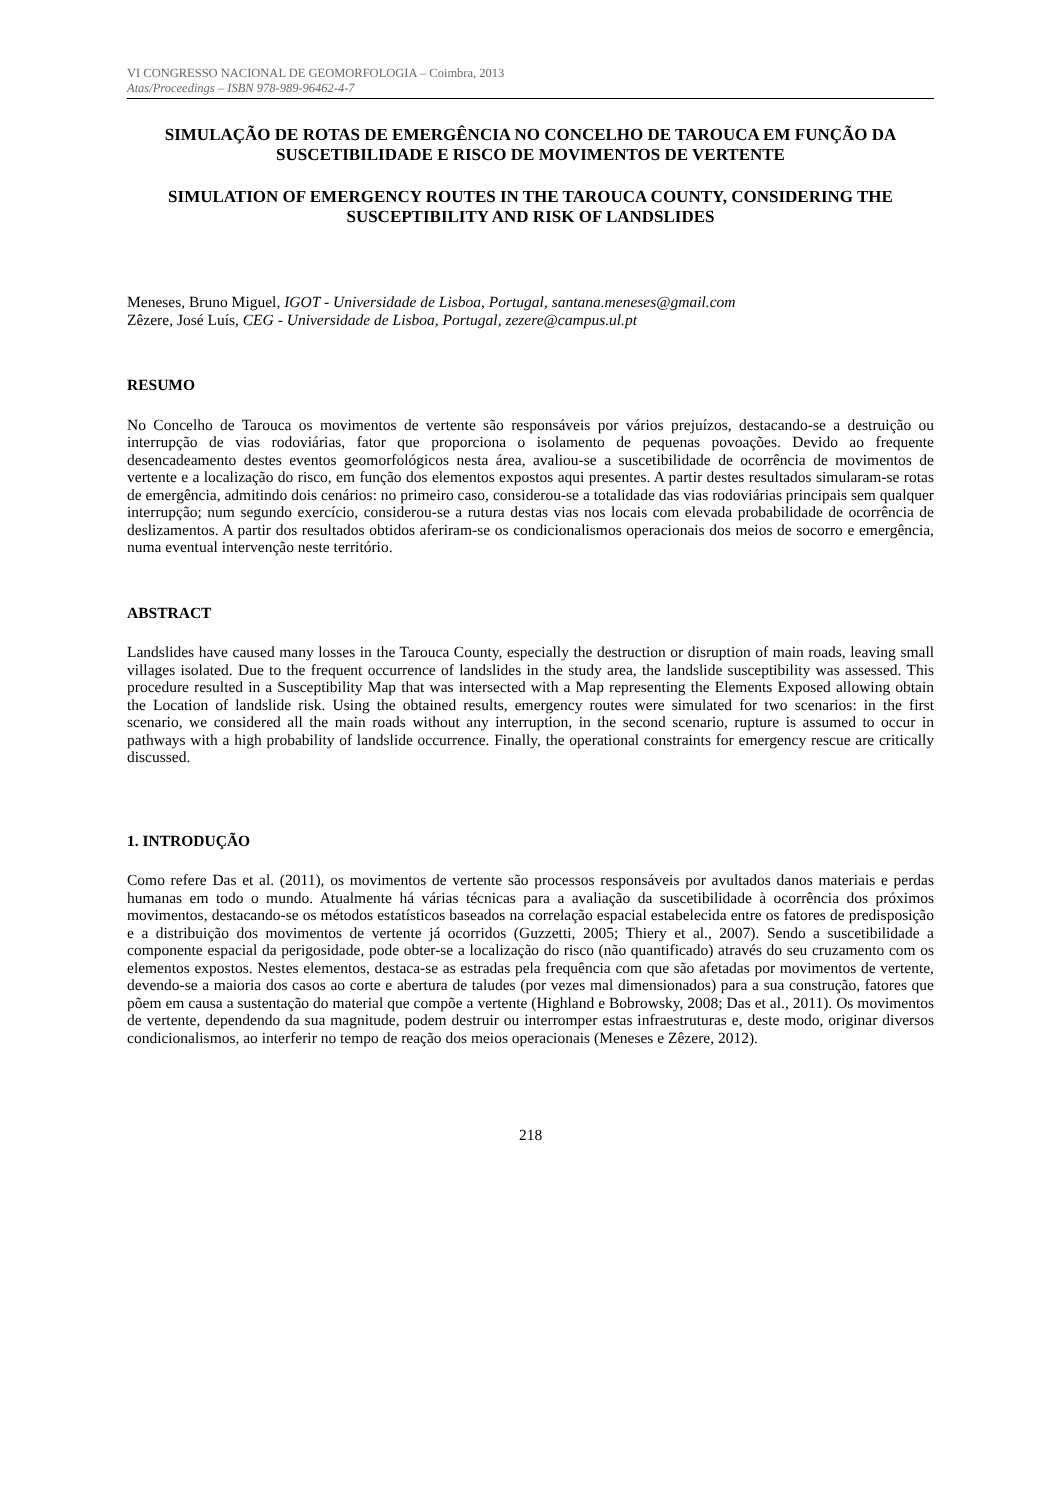VI CONGRESSO NACIONAL DE GEOMORFOLOGIA – Coimbra, 2013
Atas/Proceedings – ISBN 978-989-96462-4-7
SIMULAÇÃO DE ROTAS DE EMERGÊNCIA NO CONCELHO DE TAROUCA EM FUNÇÃO DA SUSCETIBILIDADE E RISCO DE MOVIMENTOS DE VERTENTE
SIMULATION OF EMERGENCY ROUTES IN THE TAROUCA COUNTY, CONSIDERING THE SUSCEPTIBILITY AND RISK OF LANDSLIDES
Meneses, Bruno Miguel, IGOT - Universidade de Lisboa, Portugal, santana.meneses@gmail.com
Zêzere, José Luís, CEG - Universidade de Lisboa, Portugal, zezere@campus.ul.pt
RESUMO
No Concelho de Tarouca os movimentos de vertente são responsáveis por vários prejuízos, destacando-se a destruição ou interrupção de vias rodoviárias, fator que proporciona o isolamento de pequenas povoações. Devido ao frequente desencadeamento destes eventos geomorfológicos nesta área, avaliou-se a suscetibilidade de ocorrência de movimentos de vertente e a localização do risco, em função dos elementos expostos aqui presentes. A partir destes resultados simularam-se rotas de emergência, admitindo dois cenários: no primeiro caso, considerou-se a totalidade das vias rodoviárias principais sem qualquer interrupção; num segundo exercício, considerou-se a rutura destas vias nos locais com elevada probabilidade de ocorrência de deslizamentos. A partir dos resultados obtidos aferiram-se os condicionalismos operacionais dos meios de socorro e emergência, numa eventual intervenção neste território.
ABSTRACT
Landslides have caused many losses in the Tarouca County, especially the destruction or disruption of main roads, leaving small villages isolated. Due to the frequent occurrence of landslides in the study area, the landslide susceptibility was assessed. This procedure resulted in a Susceptibility Map that was intersected with a Map representing the Elements Exposed allowing obtain the Location of landslide risk. Using the obtained results, emergency routes were simulated for two scenarios: in the first scenario, we considered all the main roads without any interruption, in the second scenario, rupture is assumed to occur in pathways with a high probability of landslide occurrence. Finally, the operational constraints for emergency rescue are critically discussed.
1. INTRODUÇÃO
Como refere Das et al. (2011), os movimentos de vertente são processos responsáveis por avultados danos materiais e perdas humanas em todo o mundo. Atualmente há várias técnicas para a avaliação da suscetibilidade à ocorrência dos próximos movimentos, destacando-se os métodos estatísticos baseados na correlação espacial estabelecida entre os fatores de predisposição e a distribuição dos movimentos de vertente já ocorridos (Guzzetti, 2005; Thiery et al., 2007). Sendo a suscetibilidade a componente espacial da perigosidade, pode obter-se a localização do risco (não quantificado) através do seu cruzamento com os elementos expostos. Nestes elementos, destaca-se as estradas pela frequência com que são afetadas por movimentos de vertente, devendo-se a maioria dos casos ao corte e abertura de taludes (por vezes mal dimensionados) para a sua construção, fatores que põem em causa a sustentação do material que compõe a vertente (Highland e Bobrowsky, 2008; Das et al., 2011). Os movimentos de vertente, dependendo da sua magnitude, podem destruir ou interromper estas infraestruturas e, deste modo, originar diversos condicionalismos, ao interferir no tempo de reação dos meios operacionais (Meneses e Zêzere, 2012).
218